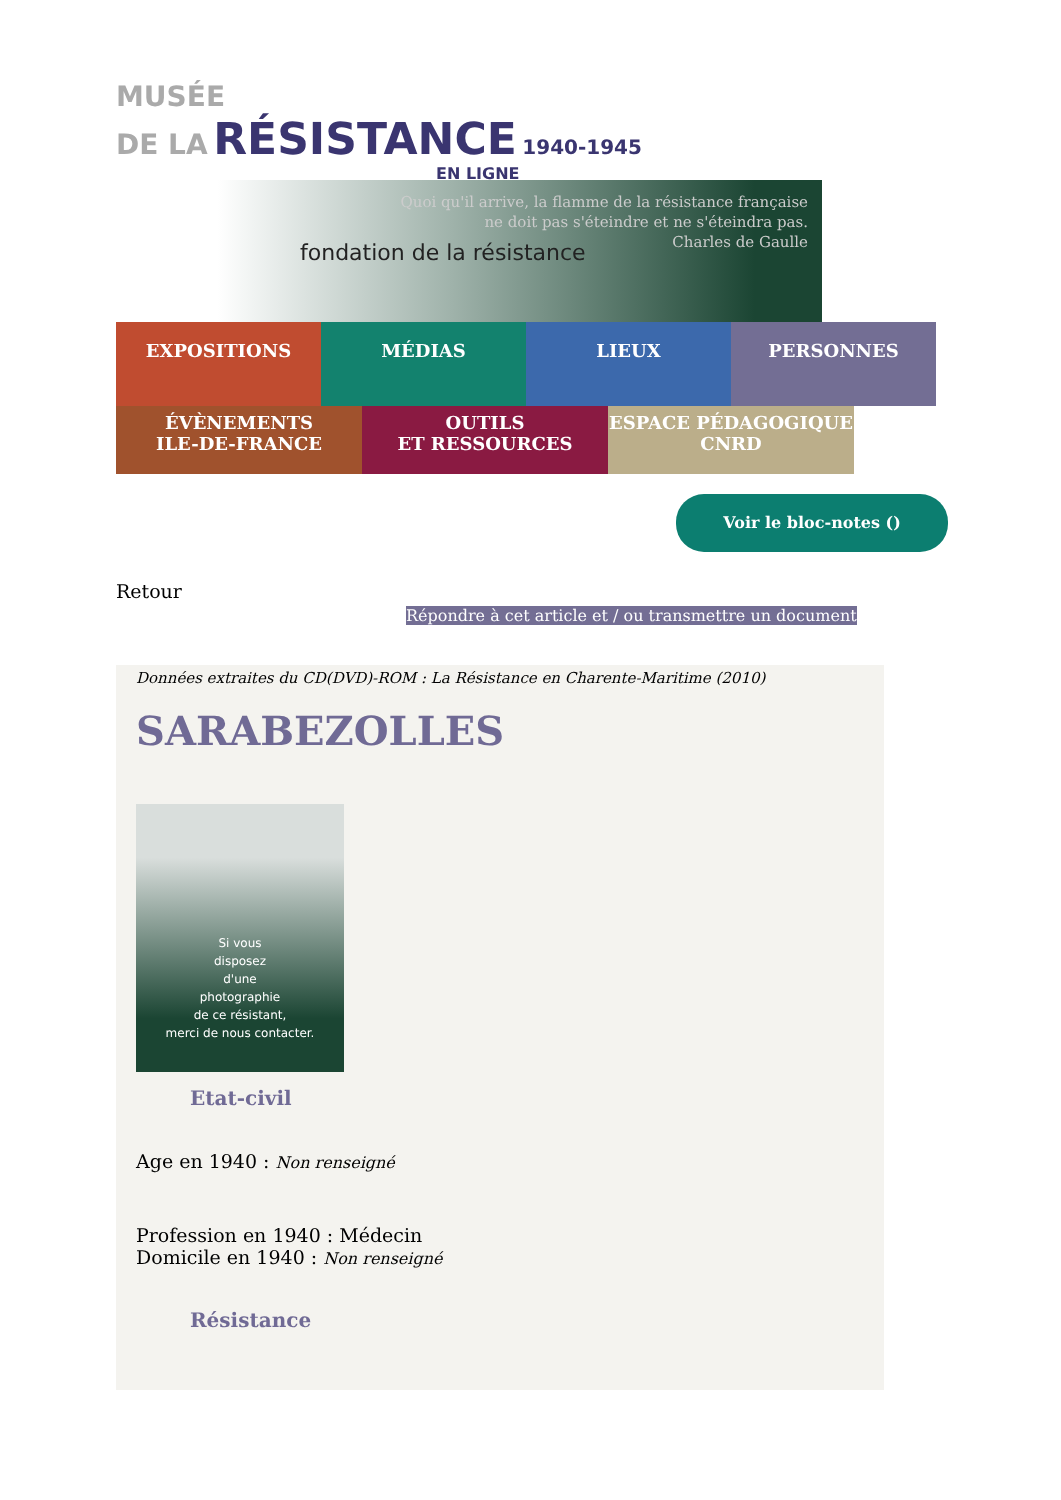MUSÉE
DE LA RÉSISTANCE 1940-1945
EN LIGNE
fondation de la résistance
Quoi qu'il arrive, la flamme de la résistance française
ne doit pas s'éteindre et ne s'éteindra pas.
Charles de Gaulle
EXPOSITIONS MÉDIAS LIEUX PERSONNES
ÉVÈNEMENTS
ILE-DE-FRANCE
OUTILS
ET RESSOURCES
ESPACE PÉDAGOGIQUE
CNRD
Voir le bloc-notes ()
Retour
Répondre à cet article et / ou transmettre un document
Données extraites du CD(DVD)-ROM : La Résistance en Charente-Maritime (2010)
SARABEZOLLES
Si vous
disposez
d'une
photographie
de ce résistant,
merci de nous contacter.
Etat-civil
Age en 1940 : Non renseigné
Profession en 1940 : Médecin
Domicile en 1940 : Non renseigné
Résistance